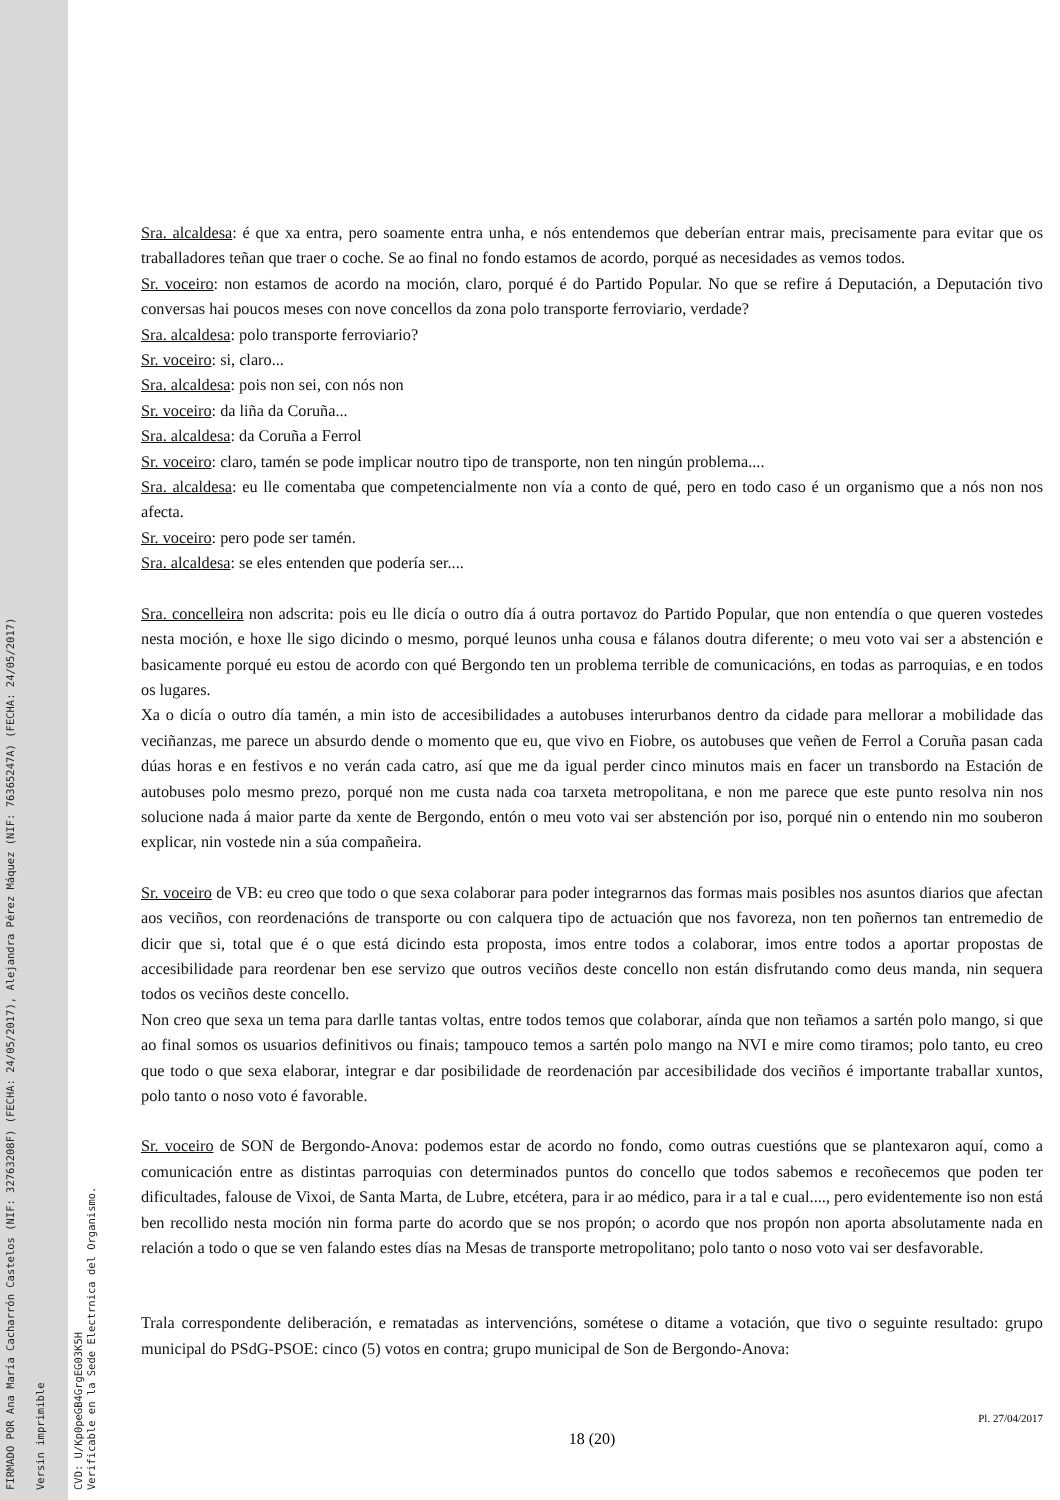FIRMADO POR Ana María Cacharrón Castelos (NIF: 32763208F) (FECHA: 24/05/2017), Alejandra Pérez Máquez (NIF: 76365247A) (FECHA: 24/05/2017) Versin imprimible
CVD: U/Kp0peGB4GrgEG03K5H
Verificable en la Sede Electrnica del Organismo.
Sra. alcaldesa: é que xa entra, pero soamente entra unha, e nós entendemos que deberían entrar mais, precisamente para evitar que os traballadores teñan que traer o coche. Se ao final no fondo estamos de acordo, porqué as necesidades as vemos todos.
Sr. voceiro: non estamos de acordo na moción, claro, porqué é do Partido Popular. No que se refire á Deputación, a Deputación tivo conversas hai poucos meses con nove concellos da zona polo transporte ferroviario, verdade?
Sra. alcaldesa: polo transporte ferroviario?
Sr. voceiro: si, claro...
Sra. alcaldesa: pois non sei, con nós non
Sr. voceiro: da liña da Coruña...
Sra. alcaldesa: da Coruña a Ferrol
Sr. voceiro: claro, tamén se pode implicar noutro tipo de transporte, non ten ningún problema....
Sra. alcaldesa: eu lle comentaba que competencialmente non vía a conto de qué, pero en todo caso é un organismo que a nós non nos afecta.
Sr. voceiro: pero pode ser tamén.
Sra. alcaldesa: se eles entenden que podería ser....
Sra. concelleira non adscrita: pois eu lle dicía o outro día á outra portavoz do Partido Popular, que non entendía o que queren vostedes nesta moción, e hoxe lle sigo dicindo o mesmo, porqué leunos unha cousa e fálanos doutra diferente; o meu voto vai ser a abstención e basicamente porqué eu estou de acordo con qué Bergondo ten un problema terrible de comunicacións, en todas as parroquias, e en todos os lugares.
Xa o dicía o outro día tamén, a min isto de accesibilidades a autobuses interurbanos dentro da cidade para mellorar a mobilidade das veciñanzas, me parece un absurdo dende o momento que eu, que vivo en Fiobre, os autobuses que veñen de Ferrol a Coruña pasan cada dúas horas e en festivos e no verán cada catro, así que me da igual perder cinco minutos mais en facer un transbordo na Estación de autobuses polo mesmo prezo, porqué non me custa nada coa tarxeta metropolitana, e non me parece que este punto resolva nin nos solucione nada á maior parte da xente de Bergondo, entón o meu voto vai ser abstención por iso, porqué nin o entendo nin mo souberon explicar, nin vostede nin a súa compañeira.
Sr. voceiro de VB: eu creo que todo o que sexa colaborar para poder integrarnos das formas mais posibles nos asuntos diarios que afectan aos veciños, con reordenacións de transporte ou con calquera tipo de actuación que nos favoreza, non ten poñernos tan entremedio de dicir que si, total que é o que está dicindo esta proposta, imos entre todos a colaborar, imos entre todos a aportar propostas de accesibilidade para reordenar ben ese servizo que outros veciños deste concello non están disfrutando como deus manda, nin sequera todos os veciños deste concello.
Non creo que sexa un tema para darlle tantas voltas, entre todos temos que colaborar, aínda que non teñamos a sartén polo mango, si que ao final somos os usuarios definitivos ou finais; tampouco temos a sartén polo mango na NVI e mire como tiramos; polo tanto, eu creo que todo o que sexa elaborar, integrar e dar posibilidade de reordenación par accesibilidade dos veciños é importante traballar xuntos, polo tanto o noso voto é favorable.
Sr. voceiro de SON de Bergondo-Anova: podemos estar de acordo no fondo, como outras cuestións que se plantexaron aquí, como a comunicación entre as distintas parroquias con determinados puntos do concello que todos sabemos e recoñecemos que poden ter dificultades, falouse de Vixoi, de Santa Marta, de Lubre, etcétera, para ir ao médico, para ir a tal e cual...., pero evidentemente iso non está ben recollido nesta moción nin forma parte do acordo que se nos propón; o acordo que nos propón non aporta absolutamente nada en relación a todo o que se ven falando estes días na Mesas de transporte metropolitano; polo tanto o noso voto vai ser desfavorable.
Trala correspondente deliberación, e rematadas as intervencións, sométese o ditame a votación, que tivo o seguinte resultado: grupo municipal do PSdG-PSOE: cinco (5) votos en contra; grupo municipal de Son de Bergondo-Anova:
Pl. 27/04/2017
18 (20)